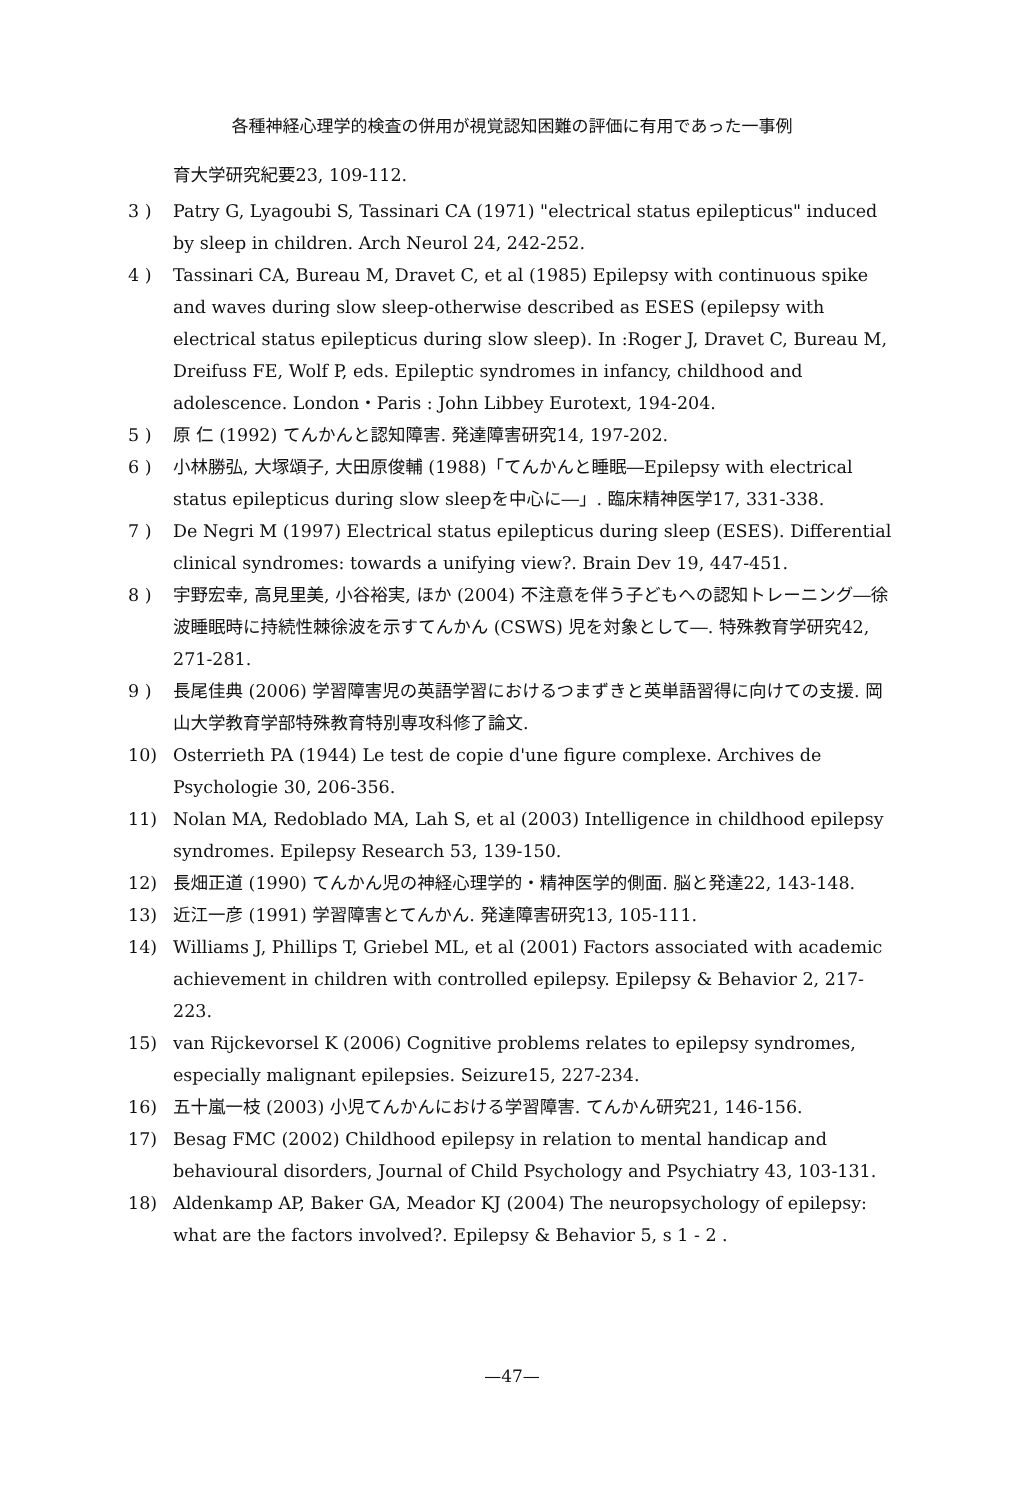各種神経心理学的検査の併用が視覚認知困難の評価に有用であった一事例
育大学研究紀要23, 109-112.
3 ) Patry G, Lyagoubi S, Tassinari CA (1971) "electrical status epilepticus" induced by sleep in children. Arch Neurol 24, 242-252.
4 ) Tassinari CA, Bureau M, Dravet C, et al (1985) Epilepsy with continuous spike and waves during slow sleep-otherwise described as ESES (epilepsy with electrical status epilepticus during slow sleep). In :Roger J, Dravet C, Bureau M, Dreifuss FE, Wolf P, eds. Epileptic syndromes in infancy, childhood and adolescence. London・Paris : John Libbey Eurotext, 194-204.
5 ) 原 仁 (1992) てんかんと認知障害. 発達障害研究14, 197-202.
6 ) 小林勝弘, 大塚頌子, 大田原俊輔 (1988)「てんかんと睡眠―Epilepsy with electrical status epilepticus during slow sleepを中心に―」. 臨床精神医学17, 331-338.
7 ) De Negri M (1997) Electrical status epilepticus during sleep (ESES). Differential clinical syndromes: towards a unifying view?. Brain Dev 19, 447-451.
8 ) 宇野宏幸, 高見里美, 小谷裕実, ほか (2004) 不注意を伴う子どもへの認知トレーニング―徐波睡眠時に持続性棘徐波を示すてんかん (CSWS) 児を対象として―. 特殊教育学研究42, 271-281.
9 ) 長尾佳典 (2006) 学習障害児の英語学習におけるつまずきと英単語習得に向けての支援. 岡山大学教育学部特殊教育特別専攻科修了論文.
10) Osterrieth PA (1944) Le test de copie d'une figure complexe. Archives de Psychologie 30, 206-356.
11) Nolan MA, Redoblado MA, Lah S, et al (2003) Intelligence in childhood epilepsy syndromes. Epilepsy Research 53, 139-150.
12) 長畑正道 (1990) てんかん児の神経心理学的・精神医学的側面. 脳と発達22, 143-148.
13) 近江一彦 (1991) 学習障害とてんかん. 発達障害研究13, 105-111.
14) Williams J, Phillips T, Griebel ML, et al (2001) Factors associated with academic achievement in children with controlled epilepsy. Epilepsy & Behavior 2, 217-223.
15) van Rijckevorsel K (2006) Cognitive problems relates to epilepsy syndromes, especially malignant epilepsies. Seizure15, 227-234.
16) 五十嵐一枝 (2003) 小児てんかんにおける学習障害. てんかん研究21, 146-156.
17) Besag FMC (2002) Childhood epilepsy in relation to mental handicap and behavioural disorders, Journal of Child Psychology and Psychiatry 43, 103-131.
18) Aldenkamp AP, Baker GA, Meador KJ (2004) The neuropsychology of epilepsy: what are the factors involved?. Epilepsy & Behavior 5, s 1 - 2 .
—47—